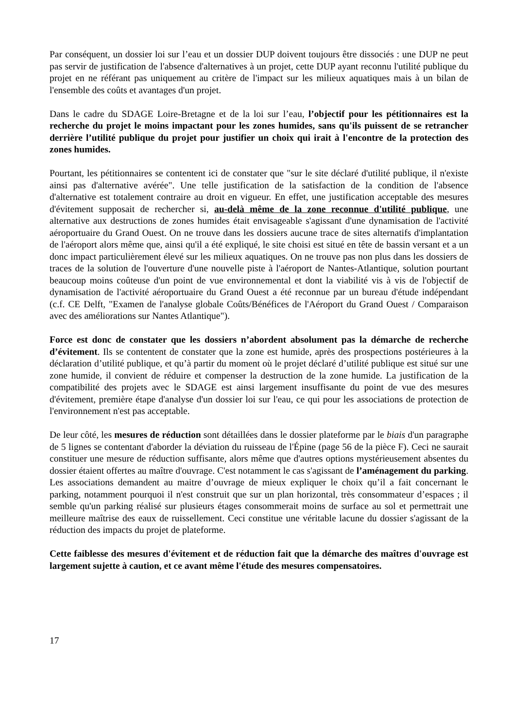Par conséquent, un dossier loi sur l’eau et un dossier DUP doivent toujours être dissociés : une DUP ne peut pas servir de justification de l'absence d'alternatives à un projet, cette DUP ayant reconnu l'utilité publique du projet en ne référant pas uniquement au critère de l'impact sur les milieux aquatiques mais à un bilan de l'ensemble des coûts et avantages d'un projet.
Dans le cadre du SDAGE Loire-Bretagne et de la loi sur l’eau, l’objectif pour les pétitionnaires est la recherche du projet le moins impactant pour les zones humides, sans qu'ils puissent de se retrancher derrière l’utilité publique du projet pour justifier un choix qui irait à l'encontre de la protection des zones humides.
Pourtant, les pétitionnaires se contentent ici de constater que "sur le site déclaré d'utilité publique, il n'existe ainsi pas d'alternative avérée". Une telle justification de la satisfaction de la condition de l'absence d'alternative est totalement contraire au droit en vigueur. En effet, une justification acceptable des mesures d'évitement supposait de rechercher si, au-delà même de la zone reconnue d'utilité publique, une alternative aux destructions de zones humides était envisageable s'agissant d'une dynamisation de l'activité aéroportuaire du Grand Ouest. On ne trouve dans les dossiers aucune trace de sites alternatifs d'implantation de l'aéroport alors même que, ainsi qu'il a été expliqué, le site choisi est situé en tête de bassin versant et a un donc impact particulièrement élevé sur les milieux aquatiques. On ne trouve pas non plus dans les dossiers de traces de la solution de l'ouverture d'une nouvelle piste à l'aéroport de Nantes-Atlantique, solution pourtant beaucoup moins coûteuse d'un point de vue environnemental et dont la viabilité vis à vis de l'objectif de dynamisation de l'activité aéroportuaire du Grand Ouest a été reconnue par un bureau d'étude indépendant (c.f. CE Delft, "Examen de l'analyse globale Coûts/Bénéfices de l'Aéroport du Grand Ouest / Comparaison avec des améliorations sur Nantes Atlantique").
Force est donc de constater que les dossiers n’abordent absolument pas la démarche de recherche d’évitement. Ils se contentent de constater que la zone est humide, après des prospections postérieures à la déclaration d’utilité publique, et qu’à partir du moment où le projet déclaré d’utilité publique est situé sur une zone humide, il convient de réduire et compenser la destruction de la zone humide. La justification de la compatibilité des projets avec le SDAGE est ainsi largement insuffisante du point de vue des mesures d'évitement, première étape d'analyse d'un dossier loi sur l'eau, ce qui pour les associations de protection de l'environnement n'est pas acceptable.
De leur côté, les mesures de réduction sont détaillées dans le dossier plateforme par le biais d'un paragraphe de 5 lignes se contentant d'aborder la déviation du ruisseau de l'Épine (page 56 de la pièce F). Ceci ne saurait constituer une mesure de réduction suffisante, alors même que d'autres options mystérieusement absentes du dossier étaient offertes au maître d'ouvrage. C'est notamment le cas s'agissant de l’aménagement du parking. Les associations demandent au maitre d’ouvrage de mieux expliquer le choix qu’il a fait concernant le parking, notamment pourquoi il n'est construit que sur un plan horizontal, très consommateur d’espaces ; il semble qu'un parking réalisé sur plusieurs étages consommerait moins de surface au sol et permettrait une meilleure maîtrise des eaux de ruissellement. Ceci constitue une véritable lacune du dossier s'agissant de la réduction des impacts du projet de plateforme.
Cette faiblesse des mesures d'évitement et de réduction fait que la démarche des maîtres d'ouvrage est largement sujette à caution, et ce avant même l'étude des mesures compensatoires.
17